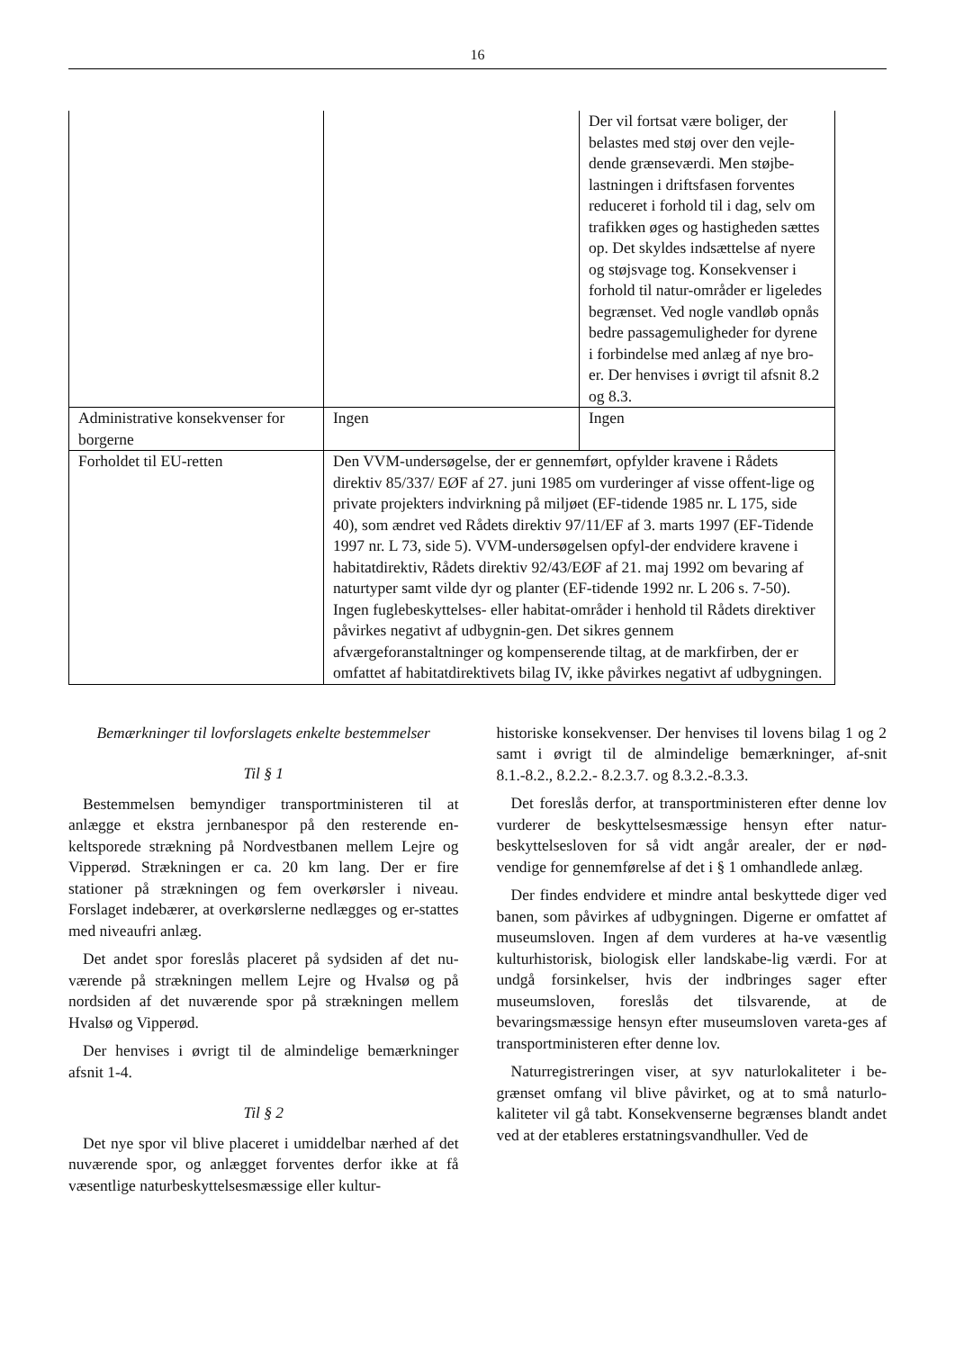16
| | | Der vil fortsat være boliger, der belastes med støj over den vejle-dende grænseværdi. Men støjbe-lastningen i driftsfasen forventes reduceret i forhold til i dag, selv om trafikken øges og hastigheden sættes op. Det skyldes indsættelse af nyere og støjsvage tog. Konsekvenser i forhold til natur-områder er ligeledes begrænset. Ved nogle vandløb opnås bedre passagemuligheder for dyrene i forbindelse med anlæg af nye bro-er. Der henvises i øvrigt til afsnit 8.2 og 8.3. |
| Administrative konsekvenser for borgerne | Ingen | Ingen |
| Forholdet til EU-retten | Den VVM-undersøgelse, der er gennemført, opfylder kravene i Rådets direktiv 85/337/ EØF af 27. juni 1985 om vurderinger af visse offent-lige og private projekters indvirkning på miljøet (EF-tidende 1985 nr. L 175, side 40), som ændret ved Rådets direktiv 97/11/EF af 3. marts 1997 (EF-Tidende 1997 nr. L 73, side 5). VVM-undersøgelsen opfyl-der endvidere kravene i habitatdirektiv, Rådets direktiv 92/43/EØF af 21. maj 1992 om bevaring af naturtyper samt vilde dyr og planter (EF-tidende 1992 nr. L 206 s. 7-50). Ingen fuglebeskyttelses- eller habitat-områder i henhold til Rådets direktiver påvirkes negativt af udbygnin-gen. Det sikres gennem afværgeforanstaltninger og kompenserende tiltag, at de markfirben, der er omfattet af habitatdirektivets bilag IV, ikke påvirkes negativt af udbygningen. | |
Bemærkninger til lovforslagets enkelte bestemmelser
Til § 1
Bestemmelsen bemyndiger transportministeren til at anlægge et ekstra jernbanespor på den resterende en-keltsporede strækning på Nordvestbanen mellem Lejre og Vipperød. Strækningen er ca. 20 km lang. Der er fire stationer på strækningen og fem overkørsler i niveau. Forslaget indebærer, at overkørslerne nedlægges og er-stattes med niveaufri anlæg.
Det andet spor foreslås placeret på sydsiden af det nu-værende på strækningen mellem Lejre og Hvalsø og på nordsiden af det nuværende spor på strækningen mellem Hvalsø og Vipperød.
Der henvises i øvrigt til de almindelige bemærkninger afsnit 1-4.
Til § 2
Det nye spor vil blive placeret i umiddelbar nærhed af det nuværende spor, og anlægget forventes derfor ikke at få væsentlige naturbeskyttelsesmæssige eller kultur-
historiske konsekvenser. Der henvises til lovens bilag 1 og 2 samt i øvrigt til de almindelige bemærkninger, af-snit 8.1.-8.2., 8.2.2.- 8.2.3.7. og 8.3.2.-8.3.3.
Det foreslås derfor, at transportministeren efter denne lov vurderer de beskyttelsesmæssige hensyn efter natur-beskyttelsesloven for så vidt angår arealer, der er nød-vendige for gennemførelse af det i § 1 omhandlede anlæg.
Der findes endvidere et mindre antal beskyttede diger ved banen, som påvirkes af udbygningen. Digerne er omfattet af museumsloven. Ingen af dem vurderes at ha-ve væsentlig kulturhistorisk, biologisk eller landskabe-lig værdi. For at undgå forsinkelser, hvis der indbringes sager efter museumsloven, foreslås det tilsvarende, at de bevaringsmæssige hensyn efter museumsloven vareta-ges af transportministeren efter denne lov.
Naturregistreringen viser, at syv naturlokaliteter i be-grænset omfang vil blive påvirket, og at to små naturlo-kaliteter vil gå tabt. Konsekvenserne begrænses blandt andet ved at der etableres erstatningsvandhuller. Ved de